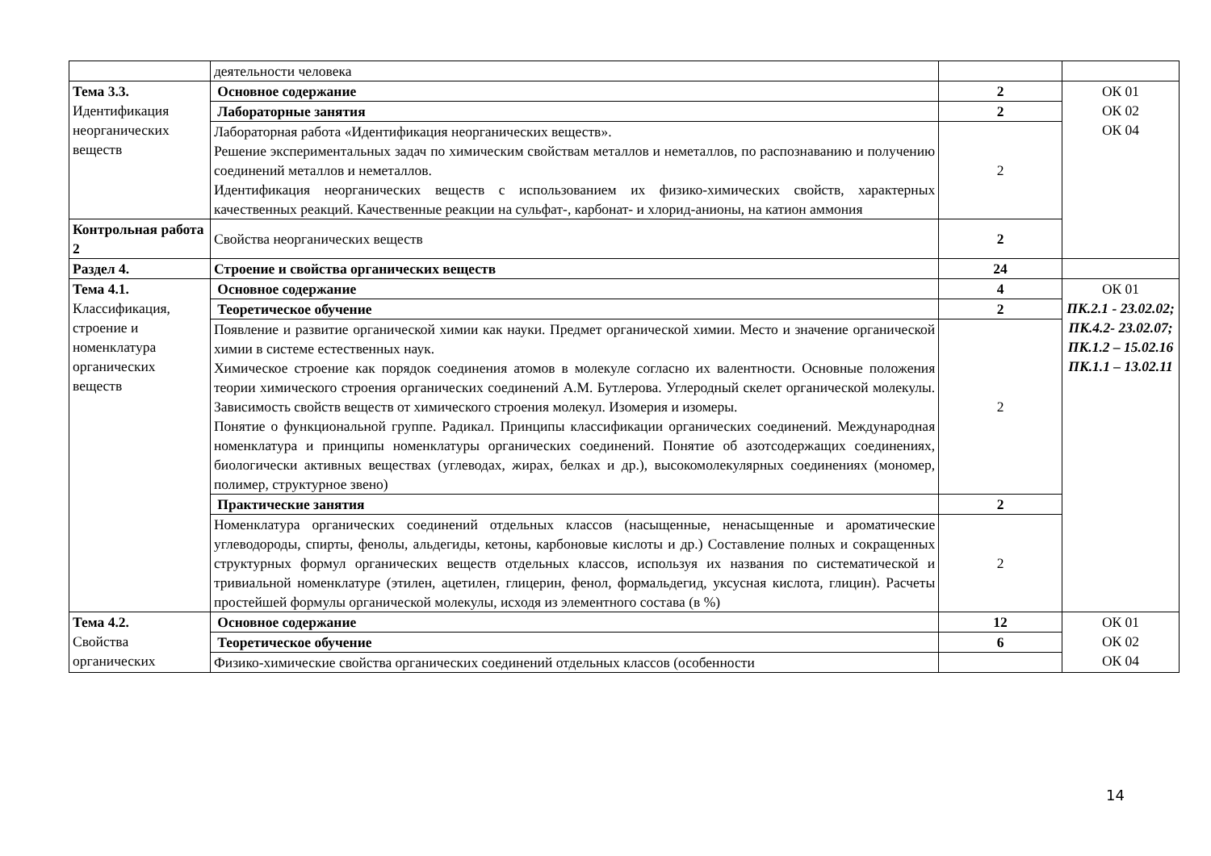| | деятельности человека | | |
| Тема 3.3. Идентификация неорганических веществ | Основное содержание | 2 | ОК 01 ОК 02 ОК 04 |
| | Лабораторные занятия | 2 | |
| | Лабораторная работа «Идентификация неорганических веществ». Решение экспериментальных задач по химическим свойствам металлов и неметаллов, по распознаванию и получению соединений металлов и неметаллов. Идентификация неорганических веществ с использованием их физико-химических свойств, характерных качественных реакций. Качественные реакции на сульфат-, карбонат- и хлорид-анионы, на катион аммония | 2 | |
| Контрольная работа 2 | Свойства неорганических веществ | 2 | |
| Раздел 4. | Строение и свойства органических веществ | 24 | |
| Тема 4.1. Классификация, строение и номенклатура органических веществ | Основное содержание | 4 | ОК 01 ПК.2.1 - 23.02.02; ПК.4.2- 23.02.07; ПК.1.2 – 15.02.16 ПК.1.1 – 13.02.11 |
| | Теоретическое обучение | 2 | |
| | Появление и развитие органической химии как науки. Предмет органической химии. Место и значение органической химии в системе естественных наук. Химическое строение как порядок соединения атомов в молекуле согласно их валентности. Основные положения теории химического строения органических соединений А.М. Бутлерова. Углеродный скелет органической молекулы. Зависимость свойств веществ от химического строения молекул. Изомерия и изомеры. Понятие о функциональной группе. Радикал. Принципы классификации органических соединений. Международная номенклатура и принципы номенклатуры органических соединений. Понятие об азотсодержащих соединениях, биологически активных веществах (углеводах, жирах, белках и др.), высокомолекулярных соединениях (мономер, полимер, структурное звено) | 2 | |
| | Практические занятия | 2 | |
| | Номенклатура органических соединений отдельных классов (насыщенные, ненасыщенные и ароматические углеводороды, спирты, фенолы, альдегиды, кетоны, карбоновые кислоты и др.) Составление полных и сокращенных структурных формул органических веществ отдельных классов, используя их названия по систематической и тривиальной номенклатуре (этилен, ацетилен, глицерин, фенол, формальдегид, уксусная кислота, глицин). Расчеты простейшей формулы органической молекулы, исходя из элементного состава (в %) | 2 | |
| Тема 4.2. Свойства органических | Основное содержание | 12 | ОК 01 ОК 02 ОК 04 |
| | Теоретическое обучение | 6 | |
| | Физико-химические свойства органических соединений отдельных классов (особенности | | |
14